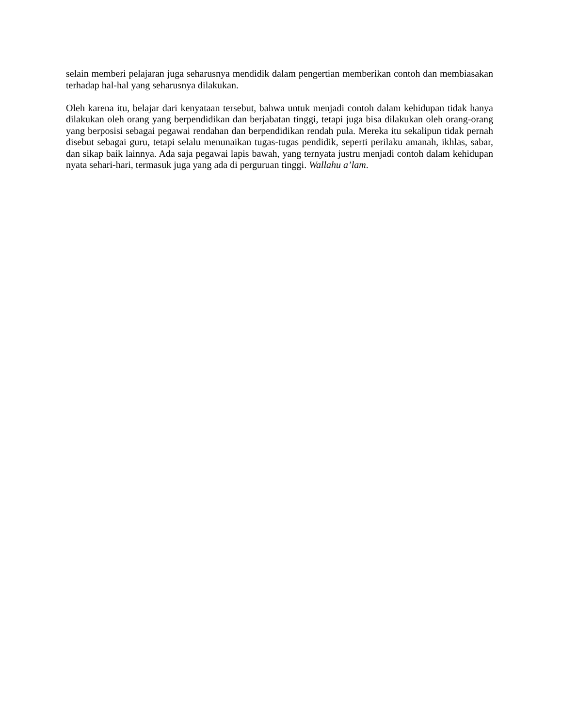selain memberi pelajaran juga seharusnya mendidik dalam pengertian memberikan contoh dan membiasakan terhadap hal-hal yang seharusnya dilakukan.
Oleh karena itu, belajar dari kenyataan tersebut, bahwa untuk menjadi contoh dalam kehidupan tidak hanya dilakukan oleh orang yang berpendidikan dan berjabatan tinggi, tetapi juga bisa dilakukan oleh orang-orang yang berposisi sebagai pegawai rendahan dan berpendidikan rendah pula. Mereka itu sekalipun tidak pernah disebut sebagai guru, tetapi selalu menunaikan tugas-tugas pendidik, seperti perilaku amanah, ikhlas, sabar, dan sikap baik lainnya. Ada saja pegawai lapis bawah, yang ternyata justru menjadi contoh dalam kehidupan nyata sehari-hari, termasuk juga yang ada di perguruan tinggi. Wallahu a’lam.